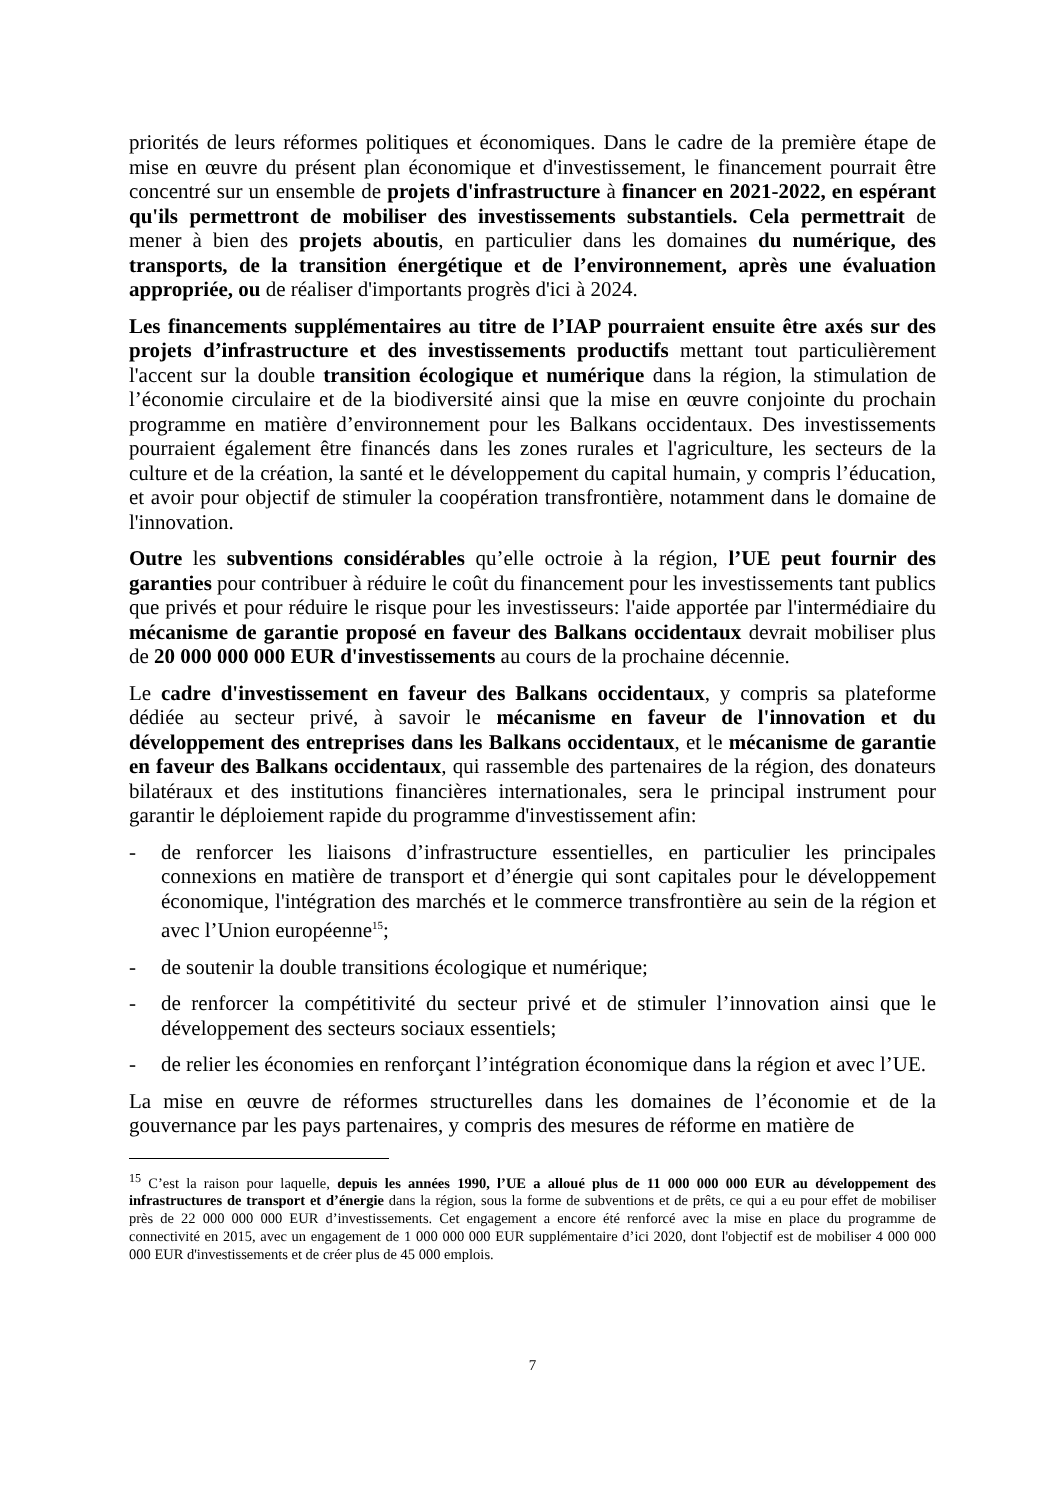priorités de leurs réformes politiques et économiques. Dans le cadre de la première étape de mise en œuvre du présent plan économique et d'investissement, le financement pourrait être concentré sur un ensemble de projets d'infrastructure à financer en 2021-2022, en espérant qu'ils permettront de mobiliser des investissements substantiels. Cela permettrait de mener à bien des projets aboutis, en particulier dans les domaines du numérique, des transports, de la transition énergétique et de l’environnement, après une évaluation appropriée, ou de réaliser d'importants progrès d'ici à 2024.
Les financements supplémentaires au titre de l’IAP pourraient ensuite être axés sur des projets d’infrastructure et des investissements productifs mettant tout particulièrement l'accent sur la double transition écologique et numérique dans la région, la stimulation de l’économie circulaire et de la biodiversité ainsi que la mise en œuvre conjointe du prochain programme en matière d’environnement pour les Balkans occidentaux. Des investissements pourraient également être financés dans les zones rurales et l'agriculture, les secteurs de la culture et de la création, la santé et le développement du capital humain, y compris l’éducation, et avoir pour objectif de stimuler la coopération transfrontière, notamment dans le domaine de l'innovation.
Outre les subventions considérables qu’elle octroie à la région, l’UE peut fournir des garanties pour contribuer à réduire le coût du financement pour les investissements tant publics que privés et pour réduire le risque pour les investisseurs: l'aide apportée par l'intermédiaire du mécanisme de garantie proposé en faveur des Balkans occidentaux devrait mobiliser plus de 20 000 000 000 EUR d'investissements au cours de la prochaine décennie.
Le cadre d'investissement en faveur des Balkans occidentaux, y compris sa plateforme dédiée au secteur privé, à savoir le mécanisme en faveur de l'innovation et du développement des entreprises dans les Balkans occidentaux, et le mécanisme de garantie en faveur des Balkans occidentaux, qui rassemble des partenaires de la région, des donateurs bilatéraux et des institutions financières internationales, sera le principal instrument pour garantir le déploiement rapide du programme d'investissement afin:
- de renforcer les liaisons d’infrastructure essentielles, en particulier les principales connexions en matière de transport et d’énergie qui sont capitales pour le développement économique, l'intégration des marchés et le commerce transfrontière au sein de la région et avec l’Union européenne<sup>15</sup>;
- de soutenir la double transitions écologique et numérique;
- de renforcer la compétitivité du secteur privé et de stimuler l’innovation ainsi que le développement des secteurs sociaux essentiels;
- de relier les économies en renforçant l’intégration économique dans la région et avec l’UE.
La mise en œuvre de réformes structurelles dans les domaines de l’économie et de la gouvernance par les pays partenaires, y compris des mesures de réforme en matière de
<sup>15</sup> C’est la raison pour laquelle, depuis les années 1990, l’UE a alloué plus de 11 000 000 000 EUR au développement des infrastructures de transport et d’énergie dans la région, sous la forme de subventions et de prêts, ce qui a eu pour effet de mobiliser près de 22 000 000 000 EUR d’investissements. Cet engagement a encore été renforcé avec la mise en place du programme de connectivité en 2015, avec un engagement de 1 000 000 000 EUR supplémentaire d’ici 2020, dont l'objectif est de mobiliser 4 000 000 000 EUR d'investissements et de créer plus de 45 000 emplois.
7